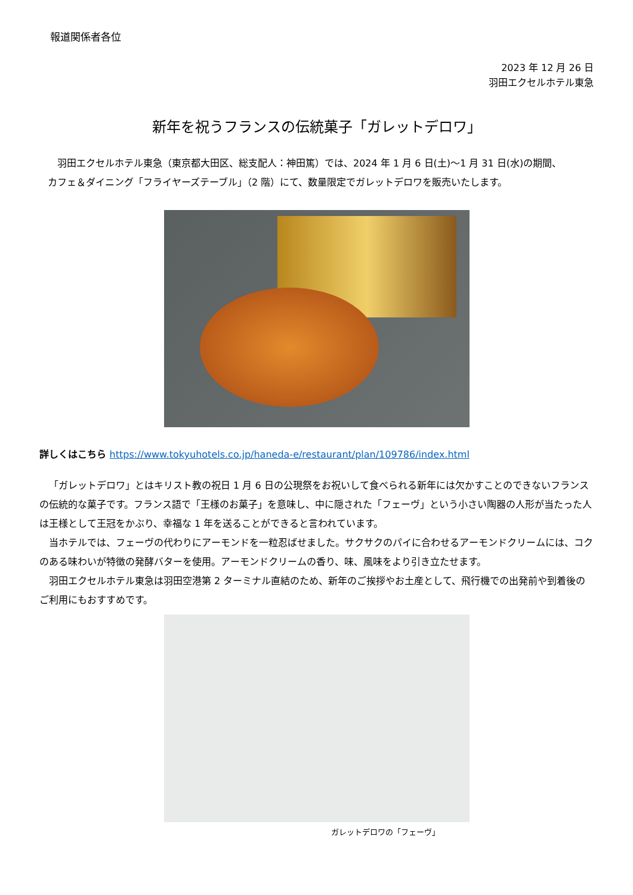報道関係者各位
2023 年 12 月 26 日
羽田エクセルホテル東急
新年を祝うフランスの伝統菓子「ガレットデロワ」
羽田エクセルホテル東急（東京都大田区、総支配人：神田篤）では、2024 年 1 月 6 日(土)～1 月 31 日(水)の期間、
カフェ＆ダイニング「フライヤーズテーブル」（2 階）にて、数量限定でガレットデロワを販売いたします。
詳しくはこちら https://www.tokyuhotels.co.jp/haneda-e/restaurant/plan/109786/index.html
「ガレットデロワ」とはキリスト教の祝日 1 月 6 日の公現祭をお祝いして食べられる新年には欠かすことのできないフランスの伝統的な菓子です。フランス語で「王様のお菓子」を意味し、中に隠された「フェーヴ」という小さい陶器の人形が当たった人は王様として王冠をかぶり、幸福な 1 年を送ることができると言われています。
当ホテルでは、フェーヴの代わりにアーモンドを一粒忍ばせました。サクサクのパイに合わせるアーモンドクリームには、コクのある味わいが特徴の発酵バターを使用。アーモンドクリームの香り、味、風味をより引き立たせます。
羽田エクセルホテル東急は羽田空港第 2 ターミナル直結のため、新年のご挨拶やお土産として、飛行機での出発前や到着後のご利用にもおすすめです。
ガレットデロワの「フェーヴ」